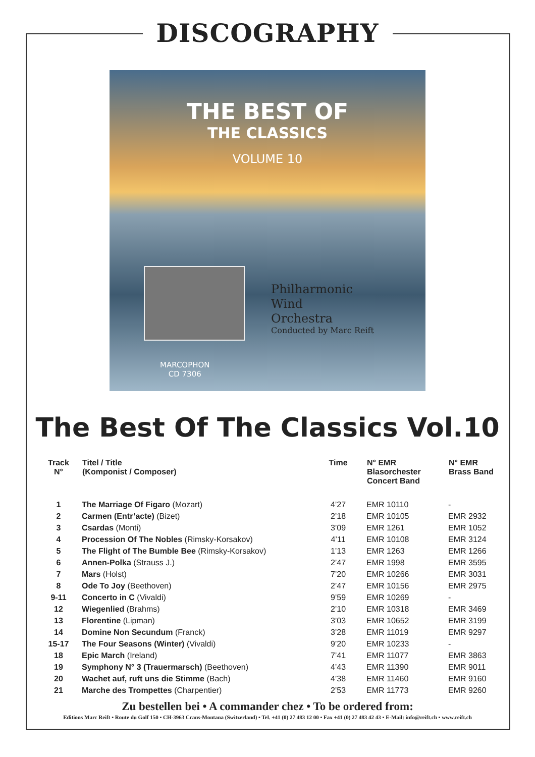DISCOGRAPHY
THE BEST OF
THE CLASSICS
VOLUME 10
Philharmonic
Wind
Orchestra
Conducted by Marc Reift
MARCOPHON
CD 7306
The Best Of The Classics Vol.10
| Track N° | Titel / Title (Komponist / Composer) | Time | N° EMR Blasorchester Concert Band | N° EMR Brass Band |
| --- | --- | --- | --- | --- |
| 1 | The Marriage Of Figaro (Mozart) | 4’27 | EMR 10110 | - |
| 2 | Carmen (Entr’acte) (Bizet) | 2’18 | EMR 10105 | EMR 2932 |
| 3 | Csardas (Monti) | 3’09 | EMR 1261 | EMR 1052 |
| 4 | Procession Of The Nobles (Rimsky-Korsakov) | 4’11 | EMR 10108 | EMR 3124 |
| 5 | The Flight of The Bumble Bee (Rimsky-Korsakov) | 1’13 | EMR 1263 | EMR 1266 |
| 6 | Annen-Polka (Strauss J.) | 2’47 | EMR 1998 | EMR 3595 |
| 7 | Mars (Holst) | 7’20 | EMR 10266 | EMR 3031 |
| 8 | Ode To Joy (Beethoven) | 2’47 | EMR 10156 | EMR 2975 |
| 9-11 | Concerto in C (Vivaldi) | 9’59 | EMR 10269 | - |
| 12 | Wiegenlied (Brahms) | 2’10 | EMR 10318 | EMR 3469 |
| 13 | Florentine (Lipman) | 3’03 | EMR 10652 | EMR 3199 |
| 14 | Domine Non Secundum (Franck) | 3’28 | EMR 11019 | EMR 9297 |
| 15-17 | The Four Seasons (Winter) (Vivaldi) | 9’20 | EMR 10233 | - |
| 18 | Epic March (Ireland) | 7’41 | EMR 11077 | EMR 3863 |
| 19 | Symphony N° 3 (Trauermarsch) (Beethoven) | 4’43 | EMR 11390 | EMR 9011 |
| 20 | Wachet auf, ruft uns die Stimme (Bach) | 4’38 | EMR 11460 | EMR 9160 |
| 21 | Marche des Trompettes (Charpentier) | 2’53 | EMR 11773 | EMR 9260 |
Zu bestellen bei • A commander chez • To be ordered from:
Editions Marc Reift • Route du Golf 150 • CH-3963 Crans-Montana (Switzerland) • Tel. +41 (0) 27 483 12 00 • Fax +41 (0) 27 483 42 43 • E-Mail: info@reift.ch • www.reift.ch